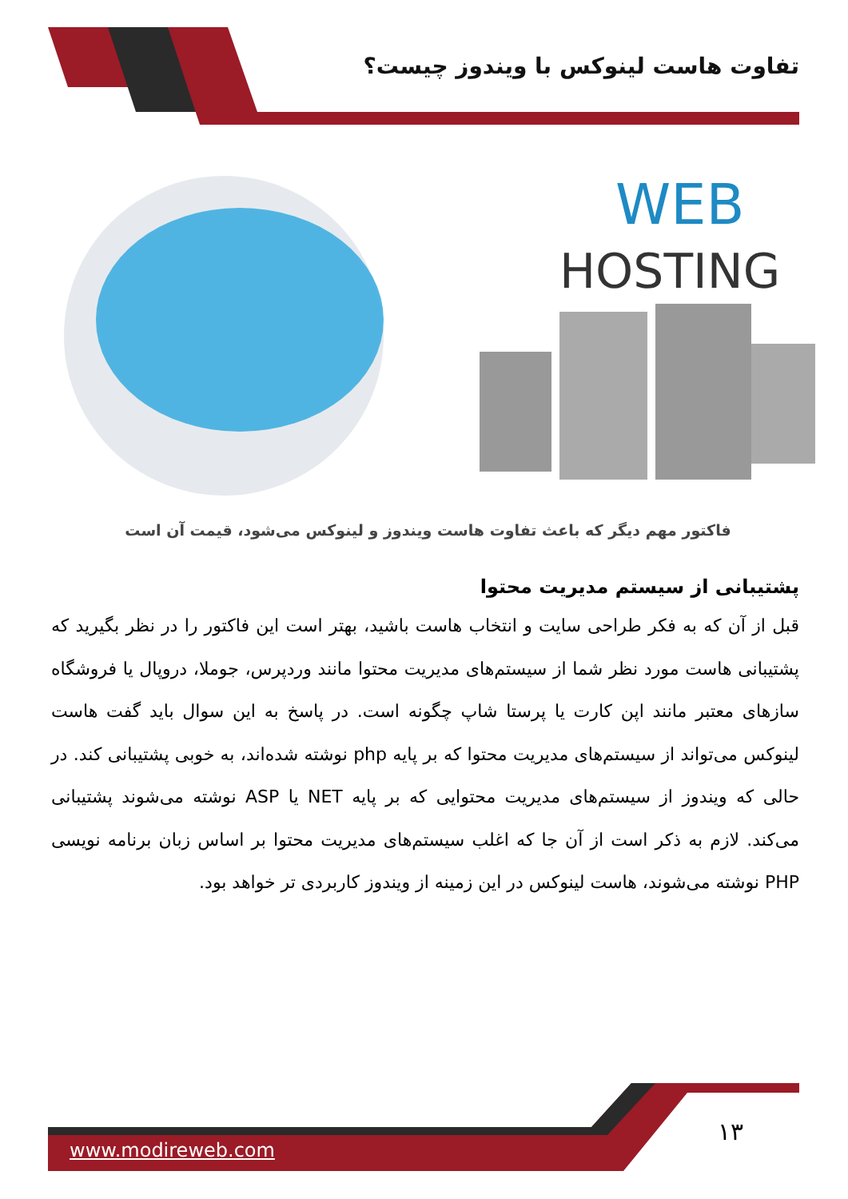تفاوت هاست لینوکس با ویندوز چیست؟
WEB
HOSTING
فاکتور مهم دیگر که باعث تفاوت هاست ویندوز و لینوکس می‌شود، قیمت آن است
پشتیبانی از سیستم مدیریت محتوا
قبل از آن که به فکر طراحی سایت و انتخاب هاست باشید، بهتر است این فاکتور را در نظر بگیرید که پشتیبانی هاست مورد نظر شما از سیستم‌های مدیریت محتوا مانند وردپرس، جوملا، دروپال یا فروشگاه سازهای معتبر مانند اپن کارت یا پرستا شاپ چگونه است. در پاسخ به این سوال باید گفت هاست لینوکس می‌تواند از سیستم‌های مدیریت محتوا که بر پایه php نوشته شده‌اند، به خوبی پشتیبانی کند. در حالی که ویندوز از سیستم‌های مدیریت محتوایی که بر پایه NET یا ASP نوشته می‌شوند پشتیبانی می‌کند. لازم به ذکر است از آن جا که اغلب سیستم‌های مدیریت محتوا بر اساس زبان برنامه نویسی PHP نوشته می‌شوند، هاست لینوکس در این زمینه از ویندوز کاربردی تر خواهد بود.
www.modireweb.com
۱۳